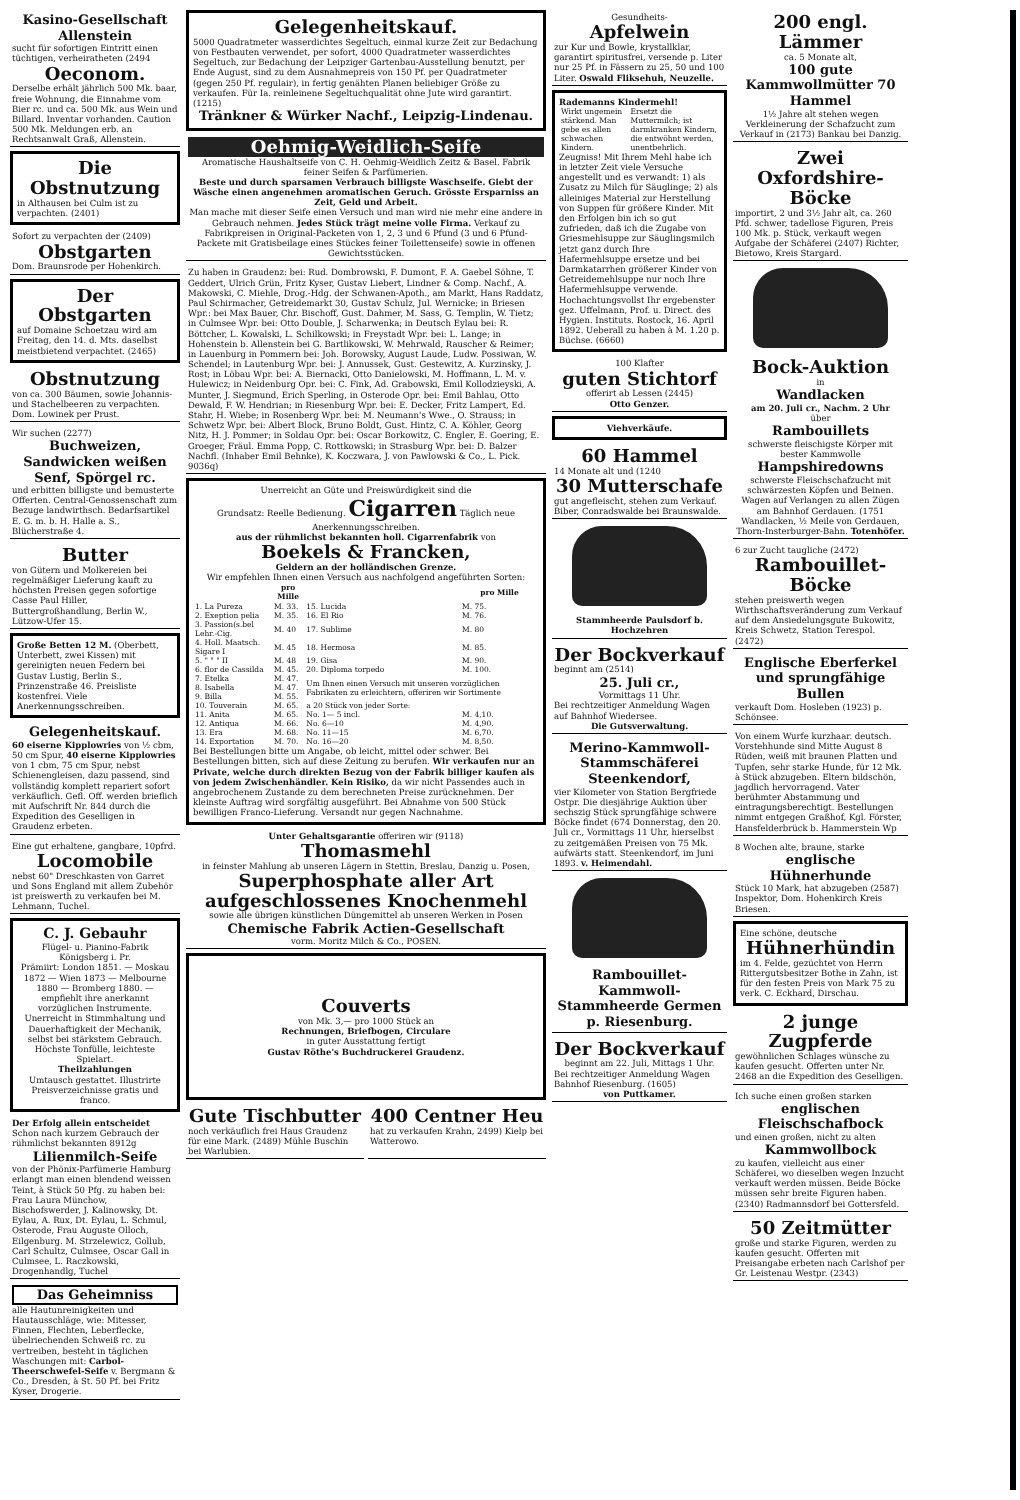Kasino-Gesellschaft Allenstein
sucht für sofortigen Eintritt einen tüchtigen, verheiratheten (2494
Oeconom.
Derselbe erhält jährlich 500 Mk. baar, freie Wohnung, die Einnahme vom Bier rc. und ca. 500 Mk. aus Wein und Billard. Inventar vorhanden. Caution 500 Mk. Meldungen erb. an Rechtsanwalt Graß, Allenstein.
Die Obstnutzung
in Althausen bei Culm ist zu verpachten. (2401)
Sofort zu verpachten der (2409)
Obstgarten
Dom. Braunsrode per Hohenkirch.
Der Obstgarten
auf Domaine Schoetzau wird am Freitag, den 14. d. Mts. daselbst meistbietend verpachtet. (2465)
Obstnutzung
von ca. 300 Bäumen, sowie Johannis- und Stachelbeeren zu verpachten. Dom. Lowinek per Prust.
Wir suchen (2277)
Buchweizen, Sandwicken weißen Senf, Spörgel rc.
und erbitten billigste und bemusterte Offerten. Central-Genossenschaft zum Bezuge landwirthsch. Bedarfsartikel E. G. m. b. H. Halle a. S., Blücherstraße 4.
Butter
von Gütern und Molkereien bei regelmäßiger Lieferung kauft zu höchsten Preisen gegen sofortige Casse Paul Hiller, Buttergroßhandlung, Berlin W., Lützow-Ufer 15.
Große Betten 12 M. (Oberbett, Unterbett, zwei Kissen) mit gereinigten neuen Federn bei Gustav Lustig, Berlin S., Prinzenstraße 46. Preisliste kostenfrei. Viele Anerkennungsschreiben.
Gelegenheitskauf.
60 eiserne Kipplowries von ½ cbm, 50 cm Spur, 40 eiserne Kipplowries von 1 cbm, 75 cm Spur, nebst Schienengleisen, dazu passend, sind vollständig komplett repariert sofort verkäuflich. Gefl. Off. werden brieflich mit Aufschrift Nr. 844 durch die Expedition des Geselligen in Graudenz erbeten.
Eine gut erhaltene, gangbare, 10pfrd.
Locomobile
nebst 60" Dreschkasten von Garret und Sons England mit allem Zubehör ist preiswerth zu verkaufen bei M. Lehmann, Tuchel.
C. J. Gebauhr
Flügel- u. Pianino-Fabrik Königsberg i. Pr.
Prämiirt: London 1851. — Moskau 1872 — Wien 1873 — Melbourne 1880 — Bromberg 1880. — empfiehlt ihre anerkannt vorzüglichen Instrumente. Unerreicht in Stimmhaltung und Dauerhaftigkeit der Mechanik, selbst bei stärkstem Gebrauch. Höchste Tonfülle, leichteste Spielart.
Theilzahlungen
Umtausch gestattet. Illustrirte Preisverzeichnisse gratis und franco.
Der Erfolg allein entscheidet
Schon nach kurzem Gebrauch der rühmlichst bekannten 8912g
Lilienmilch-Seife
von der Phönix-Parfümerie Hamburg erlangt man einen blendend weissen Teint, à Stück 50 Pfg. zu haben bei: Frau Laura Münchow, Bischofswerder, J. Kalinowsky, Dt. Eylau, A. Rux, Dt. Eylau, L. Schmul, Osterode, Frau Auguste Olloch, Eilgenburg. M. Strzelewicz, Gollub, Carl Schultz, Culmsee, Oscar Gall in Culmsee, L. Raczkowski, Drogenhandlg, Tuchel
Das Geheimniss
alle Hautunreinigkeiten und Hautausschläge, wie: Mitesser, Finnen, Flechten, Leberflecke, übelriechenden Schweiß rc. zu vertreiben, besteht in täglichen Waschungen mit: Carbol-Theerschwefel-Seife v. Bergmann & Co., Dresden, à St. 50 Pf. bei Fritz Kyser, Drogerie.
Gelegenheitskauf.
5000 Quadratmeter wasserdichtes Segeltuch, einmal kurze Zeit zur Bedachung von Festbauten verwendet, per sofort, 4000 Quadratmeter wasserdichtes Segeltuch, zur Bedachung der Leipziger Gartenbau-Ausstellung benutzt, per Ende August, sind zu dem Ausnahmepreis von 150 Pf. per Quadratmeter (gegen 250 Pf. regulair), in fertig genähten Planen beliebiger Größe zu verkaufen. Für Ia. reinleinene Segeltuchqualität ohne Jute wird garantirt. (1215)
Tränkner & Würker Nachf., Leipzig-Lindenau.
Oehmig-Weidlich-Seife
Aromatische Haushaltseife von C. H. Oehmig-Weidlich Zeitz & Basel. Fabrik feiner Seifen & Parfümerien.
Beste und durch sparsamen Verbrauch billigste Waschseife. Giebt der Wäsche einen angenehmen aromatischen Geruch. Grösste Ersparniss an Zeit, Geld und Arbeit.
Man mache mit dieser Seife einen Versuch und man wird nie mehr eine andere in Gebrauch nehmen. Jedes Stück trägt meine volle Firma. Verkauf zu Fabrikpreisen in Original-Packeten von 1, 2, 3 und 6 Pfund (3 und 6 Pfund-Packete mit Gratisbeilage eines Stückes feiner Toilettenseife) sowie in offenen Gewichtsstücken.
Zu haben in Graudenz: bei: Rud. Dombrowski, F. Dumont, F. A. Gaebel Söhne, T. Geddert, Ulrich Grün, Fritz Kyser, Gustav Liebert, Lindner & Comp. Nachf., A. Makowski, C. Miehle, Drog.-Hdg. der Schwanen-Apoth., am Markt, Hans Raddatz, Paul Schirmacher, Getreidemarkt 30, Gustav Schulz, Jul. Wernicke; in Briesen Wpr.: bei Max Bauer, Chr. Bischoff, Gust. Dahmer, M. Sass, G. Templin, W. Tietz; in Culmsee Wpr. bei: Otto Double, J. Scharwenka; in Deutsch Eylau bei: R. Böttcher, L. Kowalski, L. Schilkowski; in Freystadt Wpr. bei: L. Lange; in Hohenstein b. Allenstein bei G. Bartlikowski, W. Mehrwald, Rauscher & Reimer; in Lauenburg in Pommern bei: Joh. Borowsky, August Laude, Ludw. Possiwan, W. Schendel; in Lautenburg Wpr. bei: J. Annussek, Gust. Gestewitz, A. Kurzinsky, J. Rost; in Löbau Wpr. bei: A. Biernacki, Otto Danielowski, M. Hoffmann, L. M. v. Hulewicz; in Neidenburg Opr. bei: C. Fink, Ad. Grabowski, Emil Kollodzieyski, A. Munter, J. Siegmund, Erich Sperling, in Osterode Opr. bei: Emil Bahlau, Otto Dewald, F. W. Hendrian; in Riesenburg Wpr. bei: E. Decker, Fritz Lampert, Ed. Stahr, H. Wiebe; in Rosenberg Wpr. bei: M. Neumann's Wwe., O. Strauss; in Schwetz Wpr. bei: Albert Block, Bruno Boldt, Gust. Hintz, C. A. Köhler, Georg Nitz, H. J. Pommer; in Soldau Opr. bei: Oscar Borkowitz, C. Engler, E. Goering, E. Groeger, Fräul. Emma Popp, C. Rottkowski; in Strasburg Wpr. bei: D. Balzer Nachfl. (Inhaber Emil Behnke), K. Koczwara, J. von Pawlowski & Co., L. Pick. 9036q)
Unerreicht an Güte und Preiswürdigkeit sind die
Grundsatz: Reelle Bedienung. Cigarren Täglich neue Anerkennungsschreiben.
aus der rühmlichst bekannten holl. Cigarrenfabrik von
Boekels & Francken,
Geldern an der holländischen Grenze.
Wir empfehlen Ihnen einen Versuch aus nachfolgend angeführten Sorten:
| | pro Mille | | pro Mille |
| --- | --- | --- | --- |
| 1. La Pureza | M. 33. | 15. Lucida | M. 75. |
| 2. Exeption pelia | M. 35. | 16. El Rio | M. 76. |
| 3. Passion(s.bel Lehr.-Cig. | M. 40 | 17. Sublime | M. 80 |
| 4. Holl. Maatsch. Sigare I | M. 45 | 18. Hermosa | M. 85. |
| 5. " " " II | M. 48 | 19. Gisa | M. 90. |
| 6. flor de Cassilda | M. 45. | 20. Diploma torpedo | M. 100. |
| 7. Etelka | M. 47. | Um Ihnen einen Versuch mit unseren vorzüglichen Fabrikaten zu erleichtern, offeriren wir Sortimente | |
| 8. Isabella | M. 47. | | |
| 9. Billa | M. 55. | | |
| 10. Touverain | M. 65. | a 20 Stück von jeder Sorte: | |
| 11. Anita | M. 65. | No. 1— 5 incl. | M. 4,10. |
| 12. Antiqua | M. 66. | No. 6—10 | M. 4,90. |
| 13. Era | M. 68. | No. 11—15 | M. 6,70. |
| 14. Exportation | M. 70. | No. 16—20 | M. 8,50. |
Bei Bestellungen bitte um Angabe, ob leicht, mittel oder schwer. Bei Bestellungen bitten, sich auf diese Zeitung zu berufen. Wir verkaufen nur an Private, welche durch direkten Bezug von der Fabrik billiger kaufen als von jedem Zwischenhändler. Kein Risiko, da wir nicht Passendes auch in angebrochenem Zustande zu dem berechneten Preise zurücknehmen. Der kleinste Auftrag wird sorgfältig ausgeführt. Bei Abnahme von 500 Stück bewilligen Franco-Lieferung. Versandt nur gegen Nachnahme.
Unter Gehaltsgarantie offeriren wir (9118)
Thomasmehl
in feinster Mahlung ab unseren Lägern in Stettin, Breslau, Danzig u. Posen,
Superphosphate aller Art aufgeschlossenes Knochenmehl
sowie alle übrigen künstlichen Düngemittel ab unseren Werken in Posen
Chemische Fabrik Actien-Gesellschaft
vorm. Moritz Milch & Co., POSEN.
Couverts
von Mk. 3,— pro 1000 Stück an
Rechnungen, Briefbogen, Circulare
in guter Ausstattung fertigt
Gustav Röthe's Buchdruckerei Graudenz.
Gute Tischbutter
noch verkäuflich frei Haus Graudenz für eine Mark. (2489) Mühle Buschin bei Warlubien.
400 Centner Heu
hat zu verkaufen Krahn, 2499) Kielp bei Watterowo.
Gesundheits-
Apfelwein
zur Kur und Bowle, krystallklar, garantirt spiritusfrei, versende p. Liter nur 25 Pf. in Fässern zu 25, 50 und 100 Liter. Oswald Fliksehuh, Neuzelle.
Rademanns Kindermehl!
| Wirkt ungemein stärkend. Man gebe es allen schwachen Kindern. | Ersetzt die Muttermilch; ist darmkranken Kindern, die entwöhnt werden, unentbehrlich. |
Zeugniss! Mit Ihrem Mehl habe ich in letzter Zeit viele Versuche angestellt und es verwandt: 1) als Zusatz zu Milch für Säuglinge; 2) als alleiniges Material zur Herstellung von Suppen für größere Kinder. Mit den Erfolgen bin ich so gut zufrieden, daß ich die Zugabe von Griesmehlsuppe zur Säuglingsmilch jetzt ganz durch Ihre Hafermehlsuppe ersetze und bei Darmkatarrhen größerer Kinder von Getreidemehlsuppe nur noch Ihre Hafermehlsuppe verwende. Hochachtungsvollst Ihr ergebenster gez. Uffelmann, Prof. u. Direct. des Hygien. Instituts. Rostock, 16. April 1892. Ueberall zu haben à M. 1.20 p. Büchse. (6660)
100 Klafter
guten Stichtorf
offerirt ab Lessen (2445)
Otto Genzer.
Viehverkäufe.
60 Hammel
14 Monate alt und (1240
30 Mutterschafe
gut angefleischt, stehen zum Verkauf. Biber, Conradswalde bei Braunswalde.
Stammheerde Paulsdorf b. Hochzehren
Der Bockverkauf
beginnt am (2514)
25. Juli cr.,
Vormittags 11 Uhr.
Bei rechtzeitiger Anmeldung Wagen auf Bahnhof Wiedersee.
Die Gutsverwaltung.
Merino-Kammwoll-Stammschäferei Steenkendorf,
vier Kilometer von Station Bergfriede Ostpr. Die diesjährige Auktion über sechszig Stück sprungfähige schwere Böcke findet (674 Donnerstag, den 20. Juli cr., Vormittags 11 Uhr, hierselbst zu zeitgemäßen Preisen von 75 Mk. aufwärts statt. Steenkendorf, im Juni 1893. v. Heimendahl.
Rambouillet-Kammwoll-Stammheerde Germen p. Riesenburg.
Der Bockverkauf
beginnt am 22. Juli, Mittags 1 Uhr.
Bei rechtzeitiger Anmeldung Wagen Bahnhof Riesenburg. (1605)
von Puttkamer.
200 engl. Lämmer
ca. 5 Monate alt,
100 gute Kammwollmütter 70 Hammel
1½ Jahre alt stehen wegen Verkleinerung der Schafzucht zum Verkauf in (2173) Bankau bei Danzig.
Zwei Oxfordshire-Böcke
importirt, 2 und 3½ Jahr alt, ca. 260 Pfd. schwer, tadellose Figuren, Preis 100 Mk. p. Stück, verkauft wegen Aufgabe der Schäferei (2407) Richter, Bietowo, Kreis Stargard.
Bock-Auktion
in
Wandlacken
am 20. Juli cr., Nachm. 2 Uhr
über
Rambouillets
schwerste fleischigste Körper mit bester Kammwolle
Hampshiredowns
schwerste Fleischschafzucht mit schwärzesten Köpfen und Beinen. Wagen auf Verlangen zu allen Zügen am Bahnhof Gerdauen. (1751 Wandlacken, ½ Meile von Gerdauen, Thorn-Insterburger-Bahn. Totenhöfer.
6 zur Zucht taugliche (2472)
Rambouillet-Böcke
stehen preiswerth wegen Wirthschaftsveränderung zum Verkauf auf dem Ansiedelungsgute Bukowitz, Kreis Schwetz, Station Terespol. (2472)
Englische Eberferkel und sprungfähige Bullen
verkauft Dom. Hosleben (1923) p. Schönsee.
Von einem Wurfe kurzhaar. deutsch. Vorstehhunde sind Mitte August 8 Rüden, weiß mit braunen Platten und Tupfen, sehr starke Hunde, für 12 Mk. à Stück abzugeben. Eltern bildschön, jagdlich hervorragend. Vater berühmter Abstammung und eintragungsberechtigt. Bestellungen nimmt entgegen Graßhof, Kgl. Förster, Hansfelderbrück b. Hammerstein Wp
8 Wochen alte, braune, starke
englische Hühnerhunde
Stück 10 Mark, hat abzugeben (2587) Inspektor, Dom. Hohenkirch Kreis Briesen.
Eine schöne, deutsche
Hühnerhündin
im 4. Felde, gezüchtet von Herrn Rittergutsbesitzer Bothe in Zahn, ist für den festen Preis von Mark 75 zu verk. C. Eckhard, Dirschau.
2 junge Zugpferde
gewöhnlichen Schlages wünsche zu kaufen gesucht. Offerten unter Nr. 2468 an die Expedition des Geselligen.
Ich suche einen großen starken
englischen Fleischschafbock
und einen großen, nicht zu alten
Kammwollbock
zu kaufen, vielleicht aus einer Schäferei, wo dieselben wegen Inzucht verkauft werden müssen. Beide Böcke müssen sehr breite Figuren haben. (2340) Radmannsdorf bei Gottersfeld.
50 Zeitmütter
große und starke Figuren, werden zu kaufen gesucht. Offerten mit Preisangabe erbeten nach Carlshof per Gr. Leistenau Westpr. (2343)